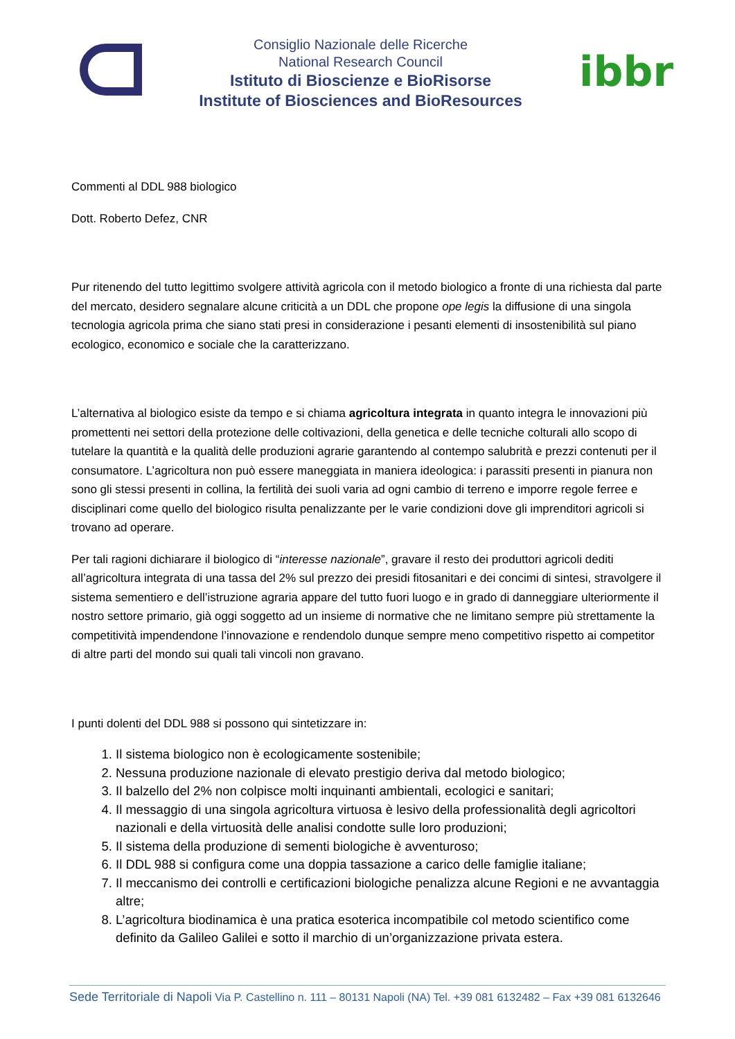Consiglio Nazionale delle Ricerche
National Research Council
Istituto di Bioscienze e BioRisorse
Institute of Biosciences and BioResources
ibbr
Commenti al DDL 988 biologico
Dott. Roberto Defez, CNR
Pur ritenendo del tutto legittimo svolgere attività agricola con il metodo biologico a fronte di una richiesta dal parte del mercato, desidero segnalare alcune criticità a un DDL che propone ope legis la diffusione di una singola tecnologia agricola prima che siano stati presi in considerazione i pesanti elementi di insostenibilità sul piano ecologico, economico e sociale che la caratterizzano.
L’alternativa al biologico esiste da tempo e si chiama agricoltura integrata in quanto integra le innovazioni più promettenti nei settori della protezione delle coltivazioni, della genetica e delle tecniche colturali allo scopo di tutelare la quantità e la qualità delle produzioni agrarie garantendo al contempo salubrità e prezzi contenuti per il consumatore. L’agricoltura non può essere maneggiata in maniera ideologica: i parassiti presenti in pianura non sono gli stessi presenti in collina, la fertilità dei suoli varia ad ogni cambio di terreno e imporre regole ferree e disciplinari come quello del biologico risulta penalizzante per le varie condizioni dove gli imprenditori agricoli si trovano ad operare.
Per tali ragioni dichiarare il biologico di “interesse nazionale”, gravare il resto dei produttori agricoli dediti all’agricoltura integrata di una tassa del 2% sul prezzo dei presidi fitosanitari e dei concimi di sintesi, stravolgere il sistema sementiero e dell’istruzione agraria appare del tutto fuori luogo e in grado di danneggiare ulteriormente il nostro settore primario, già oggi soggetto ad un insieme di normative che ne limitano sempre più strettamente la competitività impendendone l’innovazione e rendendolo dunque sempre meno competitivo rispetto ai competitor di altre parti del mondo sui quali tali vincoli non gravano.
I punti dolenti del DDL 988 si possono qui sintetizzare in:
1. Il sistema biologico non è ecologicamente sostenibile;
2. Nessuna produzione nazionale di elevato prestigio deriva dal metodo biologico;
3. Il balzello del 2% non colpisce molti inquinanti ambientali, ecologici e sanitari;
4. Il messaggio di una singola agricoltura virtuosa è lesivo della professionalità degli agricoltori nazionali e della virtuosità delle analisi condotte sulle loro produzioni;
5. Il sistema della produzione di sementi biologiche è avventuroso;
6. Il DDL 988 si configura come una doppia tassazione a carico delle famiglie italiane;
7. Il meccanismo dei controlli e certificazioni biologiche penalizza alcune Regioni e ne avvantaggia altre;
8. L’agricoltura biodinamica è una pratica esoterica incompatibile col metodo scientifico come definito da Galileo Galilei e sotto il marchio di un’organizzazione privata estera.
Sede Territoriale di Napoli Via P. Castellino n. 111 – 80131 Napoli (NA) Tel. +39 081 6132482 – Fax +39 081 6132646